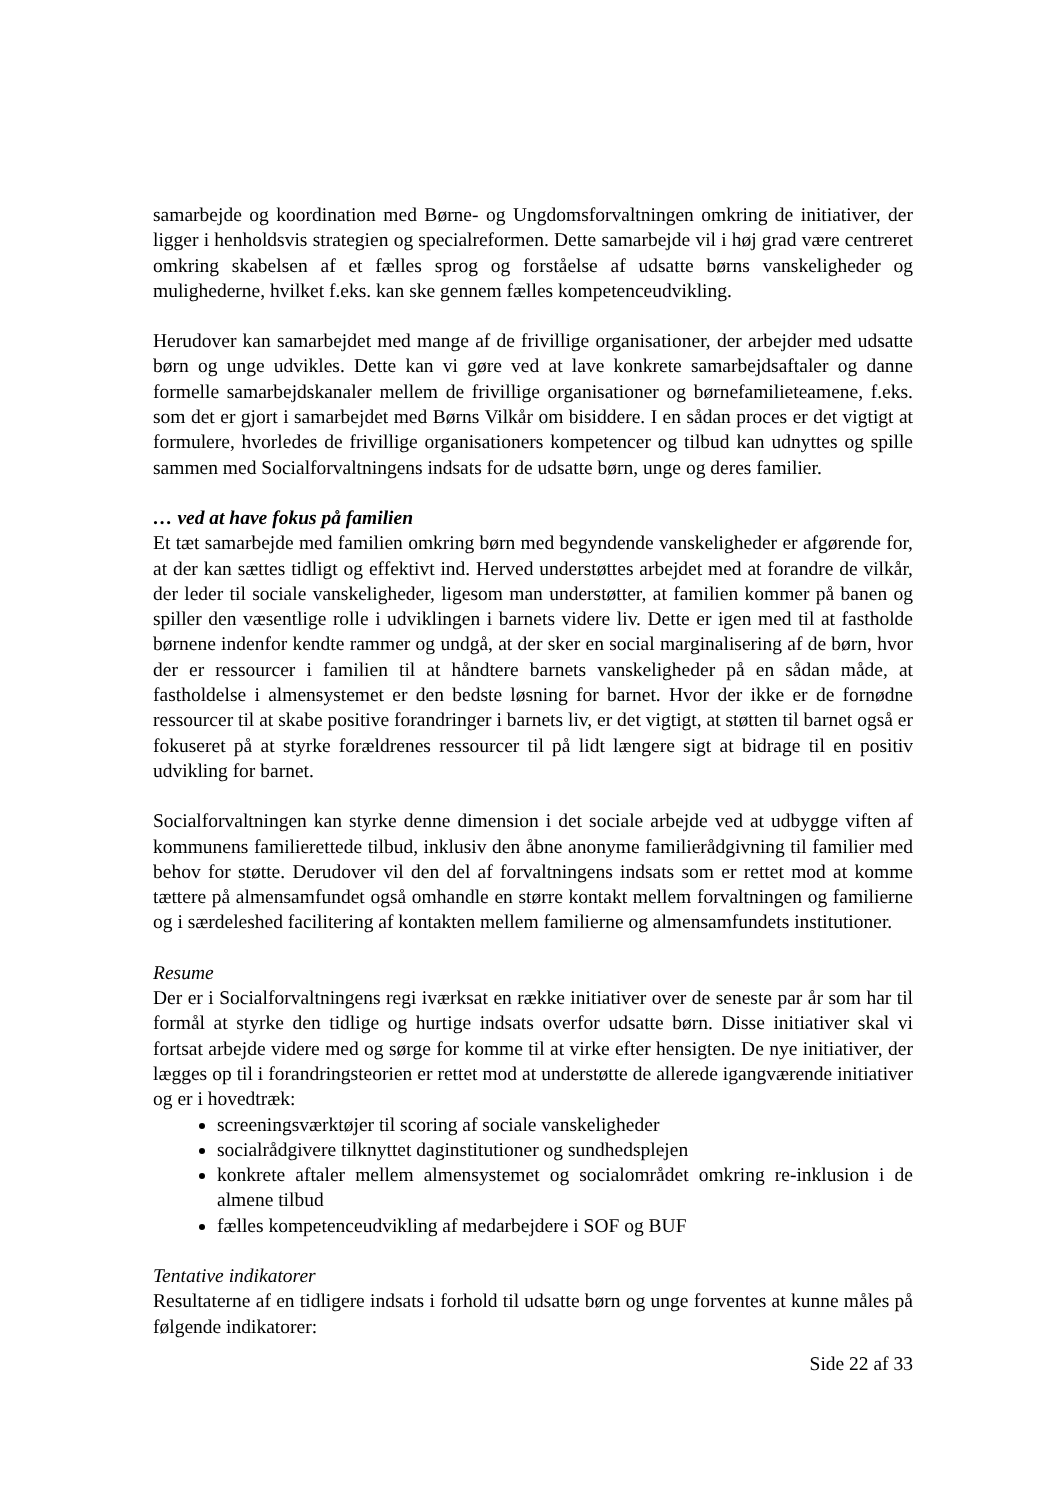samarbejde og koordination med Børne- og Ungdomsforvaltningen omkring de initiativer, der ligger i henholdsvis strategien og specialreformen. Dette samarbejde vil i høj grad være centreret omkring skabelsen af et fælles sprog og forståelse af udsatte børns vanskeligheder og mulighederne, hvilket f.eks. kan ske gennem fælles kompetenceudvikling.
Herudover kan samarbejdet med mange af de frivillige organisationer, der arbejder med udsatte børn og unge udvikles. Dette kan vi gøre ved at lave konkrete samarbejdsaftaler og danne formelle samarbejdskanaler mellem de frivillige organisationer og børnefamilieteamene, f.eks. som det er gjort i samarbejdet med Børns Vilkår om bisiddere. I en sådan proces er det vigtigt at formulere, hvorledes de frivillige organisationers kompetencer og tilbud kan udnyttes og spille sammen med Socialforvaltningens indsats for de udsatte børn, unge og deres familier.
… ved at have fokus på familien
Et tæt samarbejde med familien omkring børn med begyndende vanskeligheder er afgørende for, at der kan sættes tidligt og effektivt ind. Herved understøttes arbejdet med at forandre de vilkår, der leder til sociale vanskeligheder, ligesom man understøtter, at familien kommer på banen og spiller den væsentlige rolle i udviklingen i barnets videre liv. Dette er igen med til at fastholde børnene indenfor kendte rammer og undgå, at der sker en social marginalisering af de børn, hvor der er ressourcer i familien til at håndtere barnets vanskeligheder på en sådan måde, at fastholdelse i almensystemet er den bedste løsning for barnet. Hvor der ikke er de fornødne ressourcer til at skabe positive forandringer i barnets liv, er det vigtigt, at støtten til barnet også er fokuseret på at styrke forældrenes ressourcer til på lidt længere sigt at bidrage til en positiv udvikling for barnet.
Socialforvaltningen kan styrke denne dimension i det sociale arbejde ved at udbygge viften af kommunens familierettede tilbud, inklusiv den åbne anonyme familierådgivning til familier med behov for støtte. Derudover vil den del af forvaltningens indsats som er rettet mod at komme tættere på almensamfundet også omhandle en større kontakt mellem forvaltningen og familierne og i særdeleshed facilitering af kontakten mellem familierne og almensamfundets institutioner.
Resume
Der er i Socialforvaltningens regi iværksat en række initiativer over de seneste par år som har til formål at styrke den tidlige og hurtige indsats overfor udsatte børn. Disse initiativer skal vi fortsat arbejde videre med og sørge for komme til at virke efter hensigten. De nye initiativer, der lægges op til i forandringsteorien er rettet mod at understøtte de allerede igangværende initiativer og er i hovedtræk:
screeningsværktøjer til scoring af sociale vanskeligheder
socialrådgivere tilknyttet daginstitutioner og sundhedsplejen
konkrete aftaler mellem almensystemet og socialområdet omkring re-inklusion i de almene tilbud
fælles kompetenceudvikling af medarbejdere i SOF og BUF
Tentative indikatorer
Resultaterne af en tidligere indsats i forhold til udsatte børn og unge forventes at kunne måles på følgende indikatorer:
Side 22 af 33